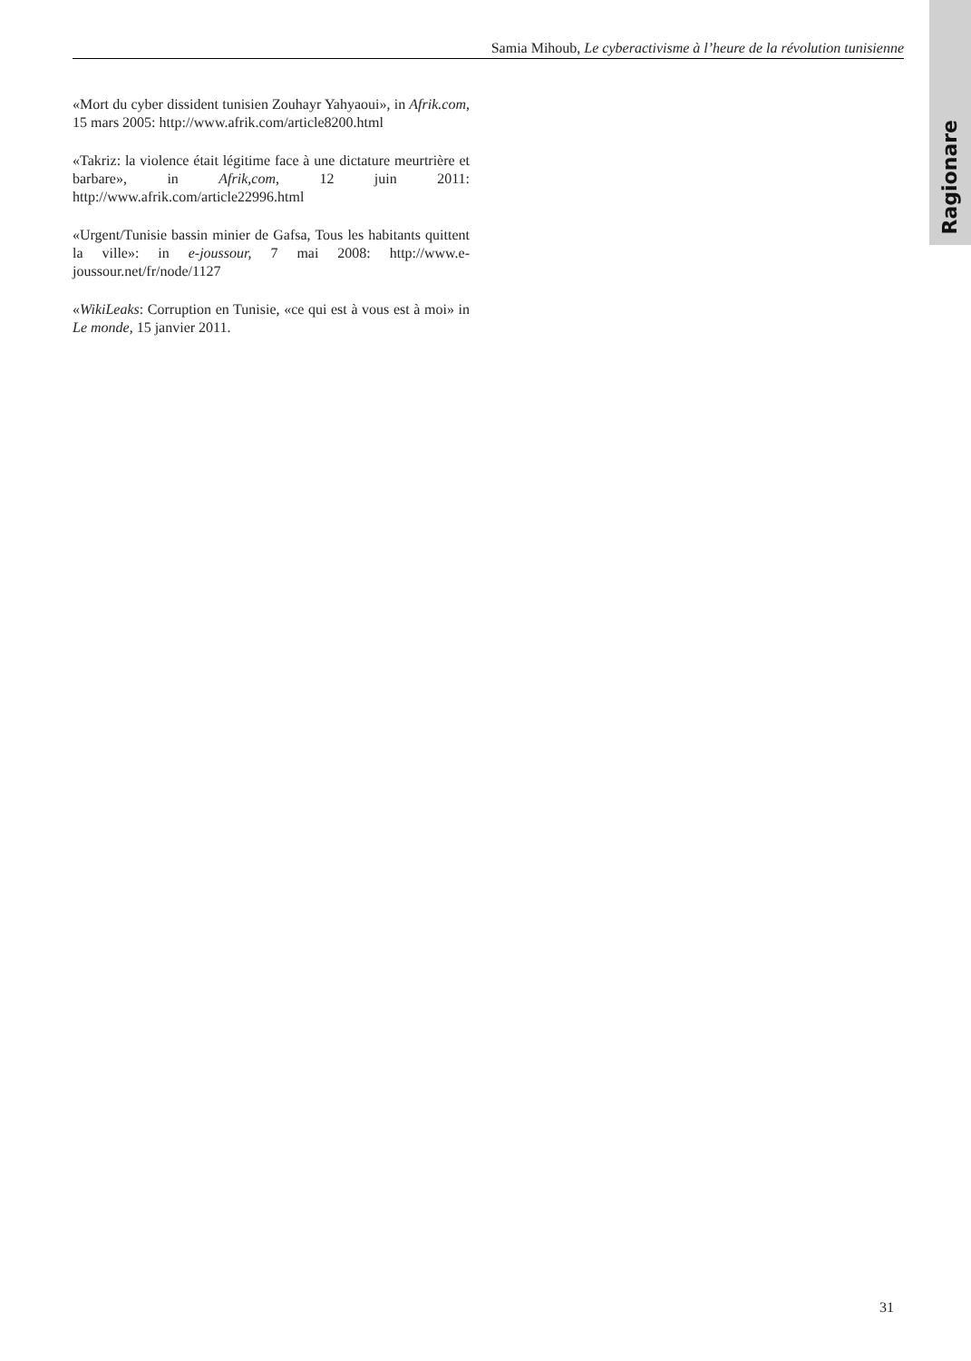Ragionare
Samia Mihoub, Le cyberactivisme à l’heure de la révolution tunisienne
«Mort du cyber dissident tunisien Zouhayr Yahyaoui», in Afrik.com, 15 mars 2005: http://www.afrik.com/article8200.html
«Takriz: la violence était légitime face à une dictature meurtrière et barbare», in Afrik,com, 12 juin 2011: http://www.afrik.com/article22996.html
«Urgent/Tunisie bassin minier de Gafsa, Tous les habitants quittent la ville»: in e-joussour, 7 mai 2008: http://www.e-joussour.net/fr/node/1127
«WikiLeaks: Corruption en Tunisie, «ce qui est à vous est à moi» in Le monde, 15 janvier 2011.
31